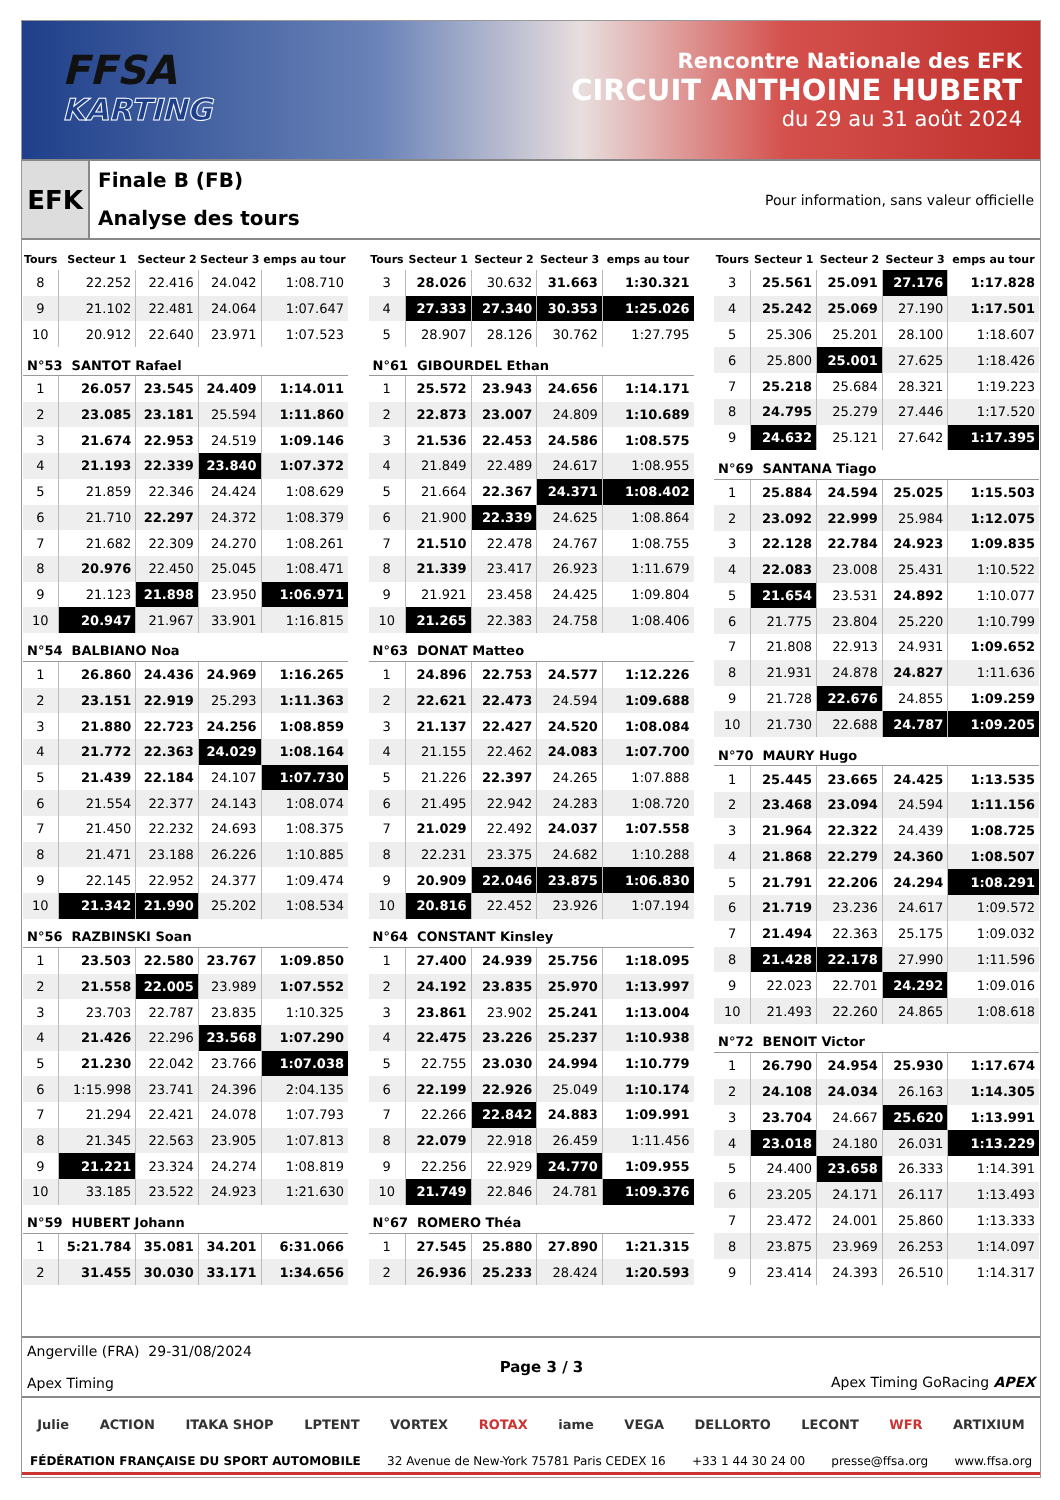FFSA
KARTING
Rencontre Nationale des EFK
CIRCUIT ANTHOINE HUBERT
du 29 au 31 août 2024
EFK
Finale B (FB)
Analyse des tours
Pour information, sans valeur officielle
| Tours | Secteur 1 | Secteur 2 | Secteur 3 | emps au tour |
| --- | --- | --- | --- | --- |
| 8 | 22.252 | 22.416 | 24.042 | 1:08.710 |
| 9 | 21.102 | 22.481 | 24.064 | 1:07.647 |
| 10 | 20.912 | 22.640 | 23.971 | 1:07.523 |
| N°53 SANTOT Rafael | | | | |
| 1 | 26.057 | 23.545 | 24.409 | 1:14.011 |
| 2 | 23.085 | 23.181 | 25.594 | 1:11.860 |
| 3 | 21.674 | 22.953 | 24.519 | 1:09.146 |
| 4 | 21.193 | 22.339 | 23.840 | 1:07.372 |
| 5 | 21.859 | 22.346 | 24.424 | 1:08.629 |
| 6 | 21.710 | 22.297 | 24.372 | 1:08.379 |
| 7 | 21.682 | 22.309 | 24.270 | 1:08.261 |
| 8 | 20.976 | 22.450 | 25.045 | 1:08.471 |
| 9 | 21.123 | 21.898 | 23.950 | 1:06.971 |
| 10 | 20.947 | 21.967 | 33.901 | 1:16.815 |
| N°54 BALBIANO Noa | | | | |
| 1 | 26.860 | 24.436 | 24.969 | 1:16.265 |
| 2 | 23.151 | 22.919 | 25.293 | 1:11.363 |
| 3 | 21.880 | 22.723 | 24.256 | 1:08.859 |
| 4 | 21.772 | 22.363 | 24.029 | 1:08.164 |
| 5 | 21.439 | 22.184 | 24.107 | 1:07.730 |
| 6 | 21.554 | 22.377 | 24.143 | 1:08.074 |
| 7 | 21.450 | 22.232 | 24.693 | 1:08.375 |
| 8 | 21.471 | 23.188 | 26.226 | 1:10.885 |
| 9 | 22.145 | 22.952 | 24.377 | 1:09.474 |
| 10 | 21.342 | 21.990 | 25.202 | 1:08.534 |
| N°56 RAZBINSKI Soan | | | | |
| 1 | 23.503 | 22.580 | 23.767 | 1:09.850 |
| 2 | 21.558 | 22.005 | 23.989 | 1:07.552 |
| 3 | 23.703 | 22.787 | 23.835 | 1:10.325 |
| 4 | 21.426 | 22.296 | 23.568 | 1:07.290 |
| 5 | 21.230 | 22.042 | 23.766 | 1:07.038 |
| 6 | 1:15.998 | 23.741 | 24.396 | 2:04.135 |
| 7 | 21.294 | 22.421 | 24.078 | 1:07.793 |
| 8 | 21.345 | 22.563 | 23.905 | 1:07.813 |
| 9 | 21.221 | 23.324 | 24.274 | 1:08.819 |
| 10 | 33.185 | 23.522 | 24.923 | 1:21.630 |
| N°59 HUBERT Johann | | | | |
| 1 | 5:21.784 | 35.081 | 34.201 | 6:31.066 |
| 2 | 31.455 | 30.030 | 33.171 | 1:34.656 |
| Tours | Secteur 1 | Secteur 2 | Secteur 3 | emps au tour |
| --- | --- | --- | --- | --- |
| 3 | 28.026 | 30.632 | 31.663 | 1:30.321 |
| 4 | 27.333 | 27.340 | 30.353 | 1:25.026 |
| 5 | 28.907 | 28.126 | 30.762 | 1:27.795 |
| N°61 GIBOURDEL Ethan | | | | |
| 1 | 25.572 | 23.943 | 24.656 | 1:14.171 |
| 2 | 22.873 | 23.007 | 24.809 | 1:10.689 |
| 3 | 21.536 | 22.453 | 24.586 | 1:08.575 |
| 4 | 21.849 | 22.489 | 24.617 | 1:08.955 |
| 5 | 21.664 | 22.367 | 24.371 | 1:08.402 |
| 6 | 21.900 | 22.339 | 24.625 | 1:08.864 |
| 7 | 21.510 | 22.478 | 24.767 | 1:08.755 |
| 8 | 21.339 | 23.417 | 26.923 | 1:11.679 |
| 9 | 21.921 | 23.458 | 24.425 | 1:09.804 |
| 10 | 21.265 | 22.383 | 24.758 | 1:08.406 |
| N°63 DONAT Matteo | | | | |
| 1 | 24.896 | 22.753 | 24.577 | 1:12.226 |
| 2 | 22.621 | 22.473 | 24.594 | 1:09.688 |
| 3 | 21.137 | 22.427 | 24.520 | 1:08.084 |
| 4 | 21.155 | 22.462 | 24.083 | 1:07.700 |
| 5 | 21.226 | 22.397 | 24.265 | 1:07.888 |
| 6 | 21.495 | 22.942 | 24.283 | 1:08.720 |
| 7 | 21.029 | 22.492 | 24.037 | 1:07.558 |
| 8 | 22.231 | 23.375 | 24.682 | 1:10.288 |
| 9 | 20.909 | 22.046 | 23.875 | 1:06.830 |
| 10 | 20.816 | 22.452 | 23.926 | 1:07.194 |
| N°64 CONSTANT Kinsley | | | | |
| 1 | 27.400 | 24.939 | 25.756 | 1:18.095 |
| 2 | 24.192 | 23.835 | 25.970 | 1:13.997 |
| 3 | 23.861 | 23.902 | 25.241 | 1:13.004 |
| 4 | 22.475 | 23.226 | 25.237 | 1:10.938 |
| 5 | 22.755 | 23.030 | 24.994 | 1:10.779 |
| 6 | 22.199 | 22.926 | 25.049 | 1:10.174 |
| 7 | 22.266 | 22.842 | 24.883 | 1:09.991 |
| 8 | 22.079 | 22.918 | 26.459 | 1:11.456 |
| 9 | 22.256 | 22.929 | 24.770 | 1:09.955 |
| 10 | 21.749 | 22.846 | 24.781 | 1:09.376 |
| N°67 ROMERO Théa | | | | |
| 1 | 27.545 | 25.880 | 27.890 | 1:21.315 |
| 2 | 26.936 | 25.233 | 28.424 | 1:20.593 |
| Tours | Secteur 1 | Secteur 2 | Secteur 3 | emps au tour |
| --- | --- | --- | --- | --- |
| 3 | 25.561 | 25.091 | 27.176 | 1:17.828 |
| 4 | 25.242 | 25.069 | 27.190 | 1:17.501 |
| 5 | 25.306 | 25.201 | 28.100 | 1:18.607 |
| 6 | 25.800 | 25.001 | 27.625 | 1:18.426 |
| 7 | 25.218 | 25.684 | 28.321 | 1:19.223 |
| 8 | 24.795 | 25.279 | 27.446 | 1:17.520 |
| 9 | 24.632 | 25.121 | 27.642 | 1:17.395 |
| N°69 SANTANA Tiago | | | | |
| 1 | 25.884 | 24.594 | 25.025 | 1:15.503 |
| 2 | 23.092 | 22.999 | 25.984 | 1:12.075 |
| 3 | 22.128 | 22.784 | 24.923 | 1:09.835 |
| 4 | 22.083 | 23.008 | 25.431 | 1:10.522 |
| 5 | 21.654 | 23.531 | 24.892 | 1:10.077 |
| 6 | 21.775 | 23.804 | 25.220 | 1:10.799 |
| 7 | 21.808 | 22.913 | 24.931 | 1:09.652 |
| 8 | 21.931 | 24.878 | 24.827 | 1:11.636 |
| 9 | 21.728 | 22.676 | 24.855 | 1:09.259 |
| 10 | 21.730 | 22.688 | 24.787 | 1:09.205 |
| N°70 MAURY Hugo | | | | |
| 1 | 25.445 | 23.665 | 24.425 | 1:13.535 |
| 2 | 23.468 | 23.094 | 24.594 | 1:11.156 |
| 3 | 21.964 | 22.322 | 24.439 | 1:08.725 |
| 4 | 21.868 | 22.279 | 24.360 | 1:08.507 |
| 5 | 21.791 | 22.206 | 24.294 | 1:08.291 |
| 6 | 21.719 | 23.236 | 24.617 | 1:09.572 |
| 7 | 21.494 | 22.363 | 25.175 | 1:09.032 |
| 8 | 21.428 | 22.178 | 27.990 | 1:11.596 |
| 9 | 22.023 | 22.701 | 24.292 | 1:09.016 |
| 10 | 21.493 | 22.260 | 24.865 | 1:08.618 |
| N°72 BENOIT Victor | | | | |
| 1 | 26.790 | 24.954 | 25.930 | 1:17.674 |
| 2 | 24.108 | 24.034 | 26.163 | 1:14.305 |
| 3 | 23.704 | 24.667 | 25.620 | 1:13.991 |
| 4 | 23.018 | 24.180 | 26.031 | 1:13.229 |
| 5 | 24.400 | 23.658 | 26.333 | 1:14.391 |
| 6 | 23.205 | 24.171 | 26.117 | 1:13.493 |
| 7 | 23.472 | 24.001 | 25.860 | 1:13.333 |
| 8 | 23.875 | 23.969 | 26.253 | 1:14.097 |
| 9 | 23.414 | 24.393 | 26.510 | 1:14.317 |
Angerville (FRA) 29-31/08/2024
Apex Timing
Page 3 / 3 Apex Timing GoRacing APEX
Julie ACTION ITAKA SHOP LPTENT VORTEX ROTAX iame VEGA DELLORTO LECONT WFR ARTIXIUM
FÉDÉRATION FRANÇAISE DU SPORT AUTOMOBILE 32 Avenue de New-York 75781 Paris CEDEX 16 +33 1 44 30 24 00 presse@ffsa.org www.ffsa.org